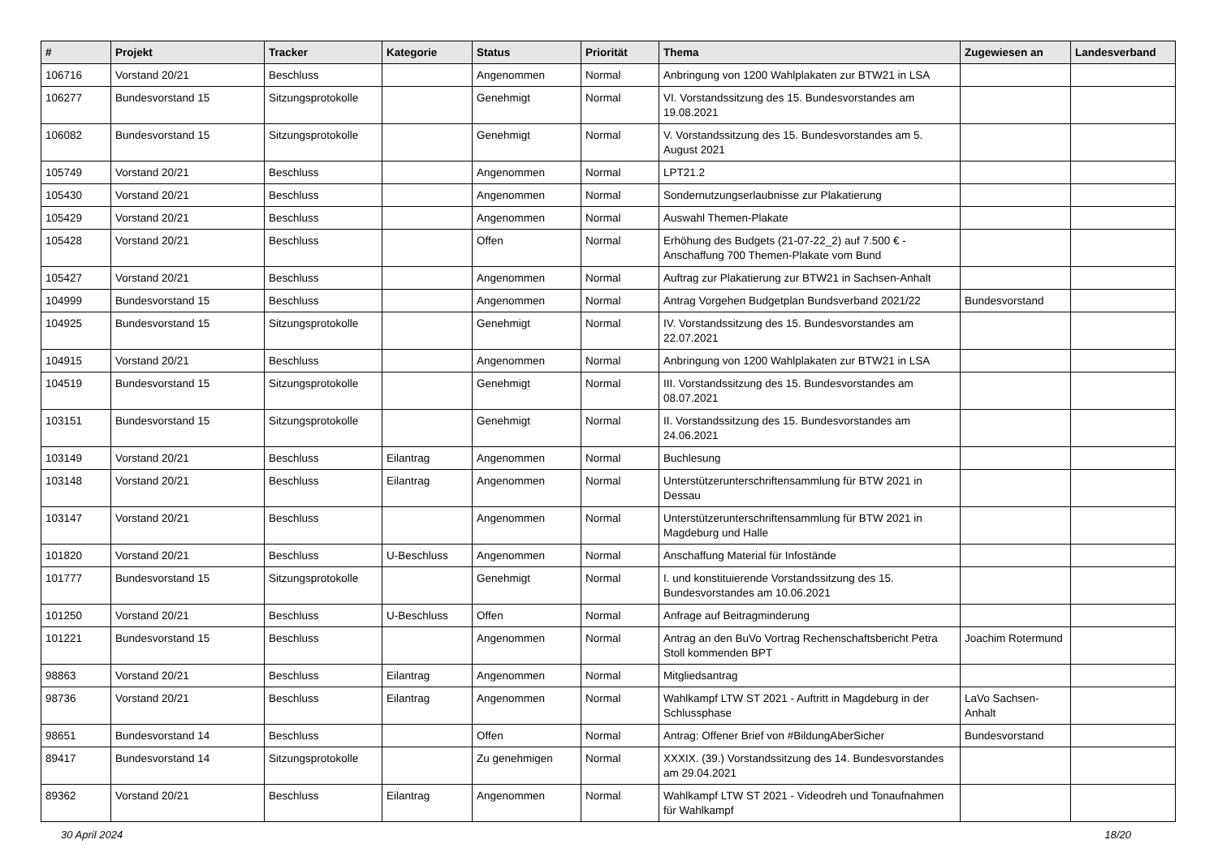| # | Projekt | Tracker | Kategorie | Status | Priorität | Thema | Zugewiesen an | Landesverband |
| --- | --- | --- | --- | --- | --- | --- | --- | --- |
| 106716 | Vorstand 20/21 | Beschluss | | Angenommen | Normal | Anbringung von 1200 Wahlplakaten zur BTW21 in LSA | | |
| 106277 | Bundesvorstand 15 | Sitzungsprotokolle | | Genehmigt | Normal | VI. Vorstandssitzung des 15. Bundesvorstandes am 19.08.2021 | | |
| 106082 | Bundesvorstand 15 | Sitzungsprotokolle | | Genehmigt | Normal | V. Vorstandssitzung des 15. Bundesvorstandes am 5. August 2021 | | |
| 105749 | Vorstand 20/21 | Beschluss | | Angenommen | Normal | LPT21.2 | | |
| 105430 | Vorstand 20/21 | Beschluss | | Angenommen | Normal | Sondernutzungserlaubnisse zur Plakatierung | | |
| 105429 | Vorstand 20/21 | Beschluss | | Angenommen | Normal | Auswahl Themen-Plakate | | |
| 105428 | Vorstand 20/21 | Beschluss | | Offen | Normal | Erhöhung des Budgets (21-07-22_2) auf 7.500 € - Anschaffung 700 Themen-Plakate vom Bund | | |
| 105427 | Vorstand 20/21 | Beschluss | | Angenommen | Normal | Auftrag zur Plakatierung zur BTW21 in Sachsen-Anhalt | | |
| 104999 | Bundesvorstand 15 | Beschluss | | Angenommen | Normal | Antrag Vorgehen Budgetplan Bundsverband 2021/22 | Bundesvorstand | |
| 104925 | Bundesvorstand 15 | Sitzungsprotokolle | | Genehmigt | Normal | IV. Vorstandssitzung des 15. Bundesvorstandes am 22.07.2021 | | |
| 104915 | Vorstand 20/21 | Beschluss | | Angenommen | Normal | Anbringung von 1200 Wahlplakaten zur BTW21 in LSA | | |
| 104519 | Bundesvorstand 15 | Sitzungsprotokolle | | Genehmigt | Normal | III. Vorstandssitzung des 15. Bundesvorstandes am 08.07.2021 | | |
| 103151 | Bundesvorstand 15 | Sitzungsprotokolle | | Genehmigt | Normal | II. Vorstandssitzung des 15. Bundesvorstandes am 24.06.2021 | | |
| 103149 | Vorstand 20/21 | Beschluss | Eilantrag | Angenommen | Normal | Buchlesung | | |
| 103148 | Vorstand 20/21 | Beschluss | Eilantrag | Angenommen | Normal | Unterstützerunterschriftensammlung für BTW 2021 in Dessau | | |
| 103147 | Vorstand 20/21 | Beschluss | | Angenommen | Normal | Unterstützerunterschriftensammlung für BTW 2021 in Magdeburg und Halle | | |
| 101820 | Vorstand 20/21 | Beschluss | U-Beschluss | Angenommen | Normal | Anschaffung Material für Infostände | | |
| 101777 | Bundesvorstand 15 | Sitzungsprotokolle | | Genehmigt | Normal | I. und konstituierende Vorstandssitzung des 15. Bundesvorstandes am 10.06.2021 | | |
| 101250 | Vorstand 20/21 | Beschluss | U-Beschluss | Offen | Normal | Anfrage auf Beitragminderung | | |
| 101221 | Bundesvorstand 15 | Beschluss | | Angenommen | Normal | Antrag an den BuVo Vortrag Rechenschaftsbericht Petra Stoll kommenden BPT | Joachim Rotermund | |
| 98863 | Vorstand 20/21 | Beschluss | Eilantrag | Angenommen | Normal | Mitgliedsantrag | | |
| 98736 | Vorstand 20/21 | Beschluss | Eilantrag | Angenommen | Normal | Wahlkampf LTW ST 2021 - Auftritt in Magdeburg in der Schlussphase | LaVo Sachsen-Anhalt | |
| 98651 | Bundesvorstand 14 | Beschluss | | Offen | Normal | Antrag: Offener Brief von #BildungAberSicher | Bundesvorstand | |
| 89417 | Bundesvorstand 14 | Sitzungsprotokolle | | Zu genehmigen | Normal | XXXIX. (39.) Vorstandssitzung des 14. Bundesvorstandes am 29.04.2021 | | |
| 89362 | Vorstand 20/21 | Beschluss | Eilantrag | Angenommen | Normal | Wahlkampf LTW ST 2021 - Videodreh und Tonaufnahmen für Wahlkampf | | |
30 April 2024 18/20